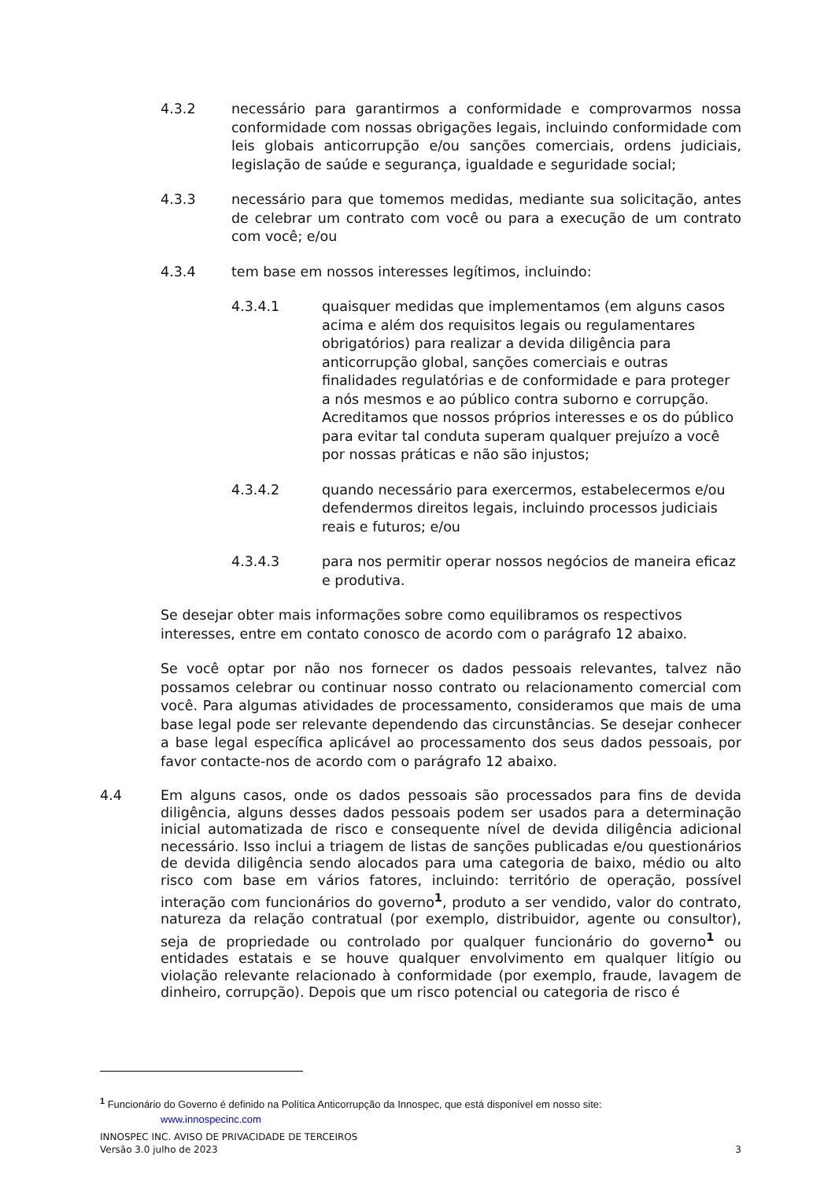4.3.2 necessário para garantirmos a conformidade e comprovarmos nossa conformidade com nossas obrigações legais, incluindo conformidade com leis globais anticorrupção e/ou sanções comerciais, ordens judiciais, legislação de saúde e segurança, igualdade e seguridade social;
4.3.3 necessário para que tomemos medidas, mediante sua solicitação, antes de celebrar um contrato com você ou para a execução de um contrato com você; e/ou
4.3.4 tem base em nossos interesses legítimos, incluindo:
4.3.4.1 quaisquer medidas que implementamos (em alguns casos acima e além dos requisitos legais ou regulamentares obrigatórios) para realizar a devida diligência para anticorrupção global, sanções comerciais e outras finalidades regulatórias e de conformidade e para proteger a nós mesmos e ao público contra suborno e corrupção. Acreditamos que nossos próprios interesses e os do público para evitar tal conduta superam qualquer prejuízo a você por nossas práticas e não são injustos;
4.3.4.2 quando necessário para exercermos, estabelecermos e/ou defendermos direitos legais, incluindo processos judiciais reais e futuros; e/ou
4.3.4.3 para nos permitir operar nossos negócios de maneira eficaz e produtiva.
Se desejar obter mais informações sobre como equilibramos os respectivos interesses, entre em contato conosco de acordo com o parágrafo 12 abaixo.
Se você optar por não nos fornecer os dados pessoais relevantes, talvez não possamos celebrar ou continuar nosso contrato ou relacionamento comercial com você. Para algumas atividades de processamento, consideramos que mais de uma base legal pode ser relevante dependendo das circunstâncias. Se desejar conhecer a base legal específica aplicável ao processamento dos seus dados pessoais, por favor contacte-nos de acordo com o parágrafo 12 abaixo.
4.4 Em alguns casos, onde os dados pessoais são processados para fins de devida diligência, alguns desses dados pessoais podem ser usados para a determinação inicial automatizada de risco e consequente nível de devida diligência adicional necessário. Isso inclui a triagem de listas de sanções publicadas e/ou questionários de devida diligência sendo alocados para uma categoria de baixo, médio ou alto risco com base em vários fatores, incluindo: território de operação, possível interação com funcionários do governo<sup>1</sup>, produto a ser vendido, valor do contrato, natureza da relação contratual (por exemplo, distribuidor, agente ou consultor), seja de propriedade ou controlado por qualquer funcionário do governo<sup>1</sup> ou entidades estatais e se houve qualquer envolvimento em qualquer litígio ou violação relevante relacionado à conformidade (por exemplo, fraude, lavagem de dinheiro, corrupção). Depois que um risco potencial ou categoria de risco é
<sup>1</sup> Funcionário do Governo é definido na Política Anticorrupção da Innospec, que está disponível em nosso site:
www.innospecinc.com
INNOSPEC INC. AVISO DE PRIVACIDADE DE TERCEIROS
Versão 3.0 julho de 2023 3